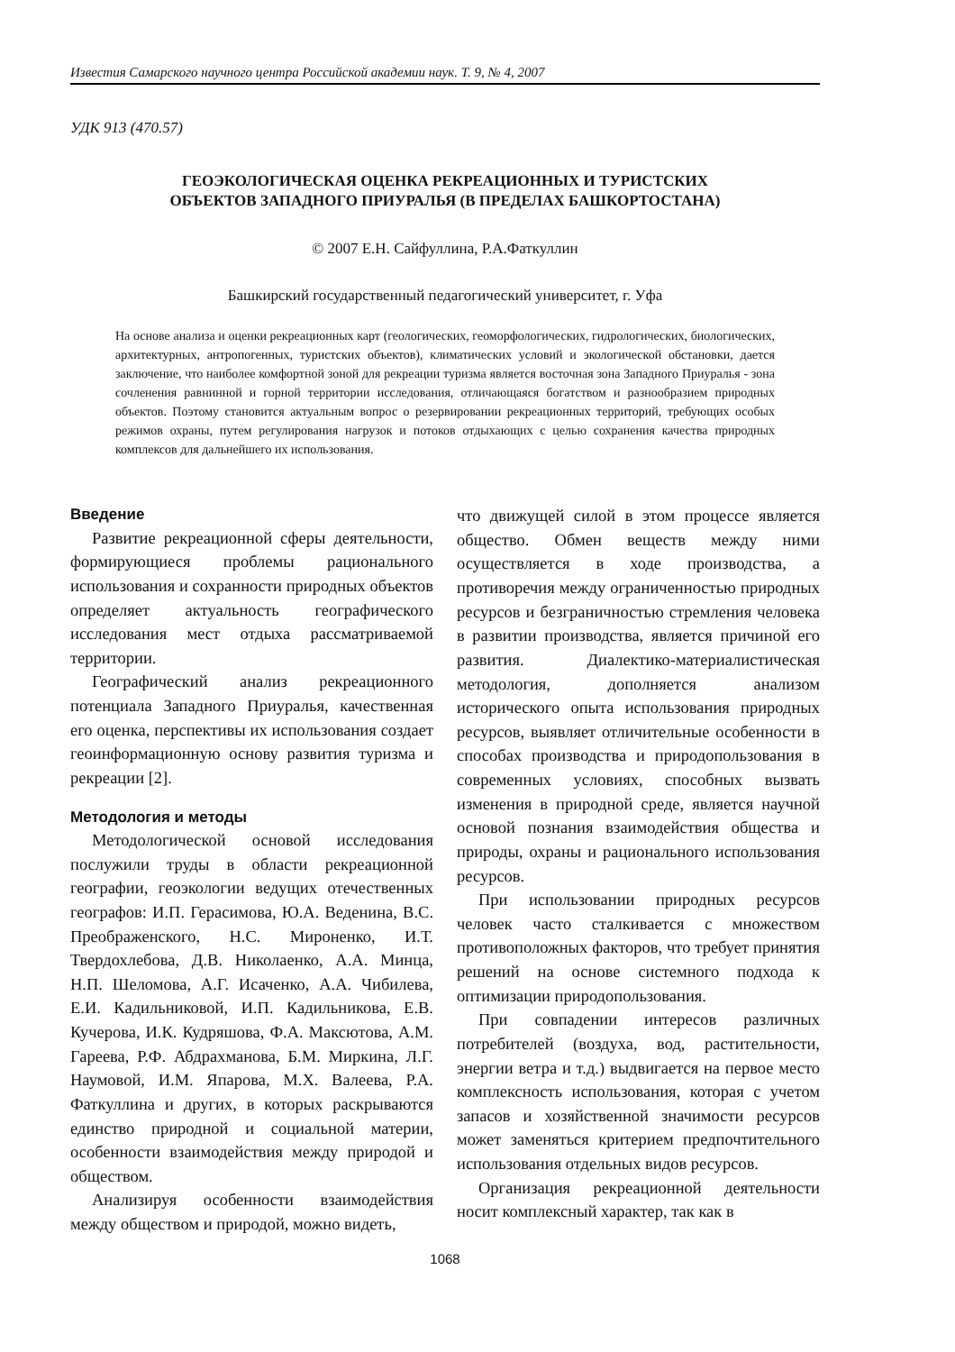Известия Самарского научного центра Российской академии наук. Т. 9, № 4, 2007
УДК 913 (470.57)
ГЕОЭКОЛОГИЧЕСКАЯ ОЦЕНКА РЕКРЕАЦИОННЫХ И ТУРИСТСКИХ
ОБЪЕКТОВ ЗАПАДНОГО ПРИУРАЛЬЯ (В ПРЕДЕЛАХ БАШКОРТОСТАНА)
© 2007 Е.Н. Сайфуллина, Р.А.Фаткуллин
Башкирский государственный педагогический университет, г. Уфа
На основе анализа и оценки рекреационных карт (геологических, геоморфологических, гидрологических, биологических, архитектурных, антропогенных, туристских объектов), климатических условий и экологической обстановки, дается заключение, что наиболее комфортной зоной для рекреации туризма является восточная зона Западного Приуралья - зона сочленения равнинной и горной территории исследования, отличающаяся богатством и разнообразием природных объектов. Поэтому становится актуальным вопрос о резервировании рекреационных территорий, требующих особых режимов охраны, путем регулирования нагрузок и потоков отдыхающих с целью сохранения качества природных комплексов для дальнейшего их использования.
Введение
Развитие рекреационной сферы деятельности, формирующиеся проблемы рационального использования и сохранности природных объектов определяет актуальность географического исследования мест отдыха рассматриваемой территории.
Географический анализ рекреационного потенциала Западного Приуралья, качественная его оценка, перспективы их использования создает геоинформационную основу развития туризма и рекреации [2].
Методология и методы
Методологической основой исследования послужили труды в области рекреационной географии, геоэкологии ведущих отечественных географов: И.П. Герасимова, Ю.А. Веденина, В.С. Преображенского, Н.С. Мироненко, И.Т. Твердохлебова, Д.В. Николаенко, А.А. Минца, Н.П. Шеломова, А.Г. Исаченко, А.А. Чибилева, Е.И. Кадильниковой, И.П. Кадильникова, Е.В. Кучерова, И.К. Кудряшова, Ф.А. Максютова, А.М. Гареева, Р.Ф. Абдрахманова, Б.М. Миркина, Л.Г. Наумовой, И.М. Япарова, М.Х. Валеева, Р.А. Фаткуллина и других, в которых раскрываются единство природной и социальной материи, особенности взаимодействия между природой и обществом.
Анализируя особенности взаимодействия между обществом и природой, можно видеть,
что движущей силой в этом процессе является общество. Обмен веществ между ними осуществляется в ходе производства, а противоречия между ограниченностью природных ресурсов и безграничностью стремления человека в развитии производства, является причиной его развития. Диалектико-материалистическая методология, дополняется анализом исторического опыта использования природных ресурсов, выявляет отличительные особенности в способах производства и природопользования в современных условиях, способных вызвать изменения в природной среде, является научной основой познания взаимодействия общества и природы, охраны и рационального использования ресурсов.
При использовании природных ресурсов человек часто сталкивается с множеством противоположных факторов, что требует принятия решений на основе системного подхода к оптимизации природопользования.
При совпадении интересов различных потребителей (воздуха, вод, растительности, энергии ветра и т.д.) выдвигается на первое место комплексность использования, которая с учетом запасов и хозяйственной значимости ресурсов может заменяться критерием предпочтительного использования отдельных видов ресурсов.
Организация рекреационной деятельности носит комплексный характер, так как в
1068